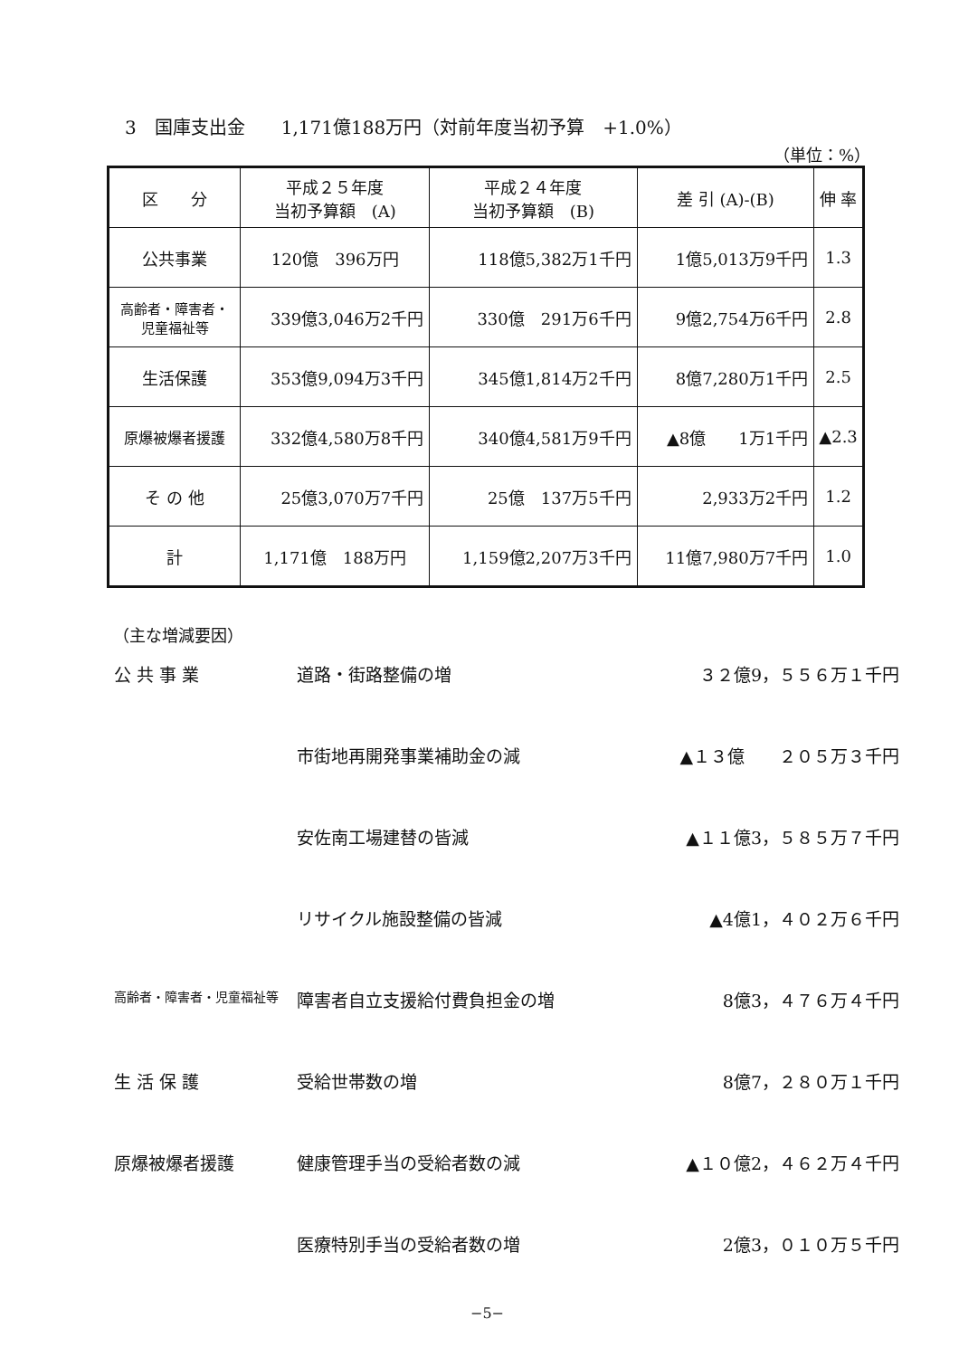3　国庫支出金　　1,171億188万円（対前年度当初予算　+1.0%）
（単位：%）
| 区 分 | 平成２５年度 当初予算額 (A) | 平成２４年度 当初予算額 (B) | 差 引 (A)-(B) | 伸 率 |
| --- | --- | --- | --- | --- |
| 公共事業 | 120億 396万円 | 118億5,382万1千円 | 1億5,013万9千円 | 1.3 |
| 高齢者・障害者・ 児童福祉等 | 339億3,046万2千円 | 330億 291万6千円 | 9億2,754万6千円 | 2.8 |
| 生活保護 | 353億9,094万3千円 | 345億1,814万2千円 | 8億7,280万1千円 | 2.5 |
| 原爆被爆者援護 | 332億4,580万8千円 | 340億4,581万9千円 | ▲8億 1万1千円 | ▲2.3 |
| そ の 他 | 25億3,070万7千円 | 25億 137万5千円 | 2,933万2千円 | 1.2 |
| 計 | 1,171億 188万円 | 1,159億2,207万3千円 | 11億7,980万7千円 | 1.0 |
（主な増減要因）
| 公 共 事 業 | 道路・街路整備の増 | ３２億9，５５６万１千円 |
| | 市街地再開発事業補助金の減 | ▲１３億 ２０５万３千円 |
| | 安佐南工場建替の皆減 | ▲１１億3，５８５万７千円 |
| | リサイクル施設整備の皆減 | ▲4億1，４０２万６千円 |
| 高齢者・障害者・児童福祉等 | 障害者自立支援給付費負担金の増 | 8億3，４７６万４千円 |
| 生 活 保 護 | 受給世帯数の増 | 8億7，２８０万１千円 |
| 原爆被爆者援護 | 健康管理手当の受給者数の減 | ▲１０億2，４６２万４千円 |
| | 医療特別手当の受給者数の増 | 2億3，０１０万５千円 |
−5−